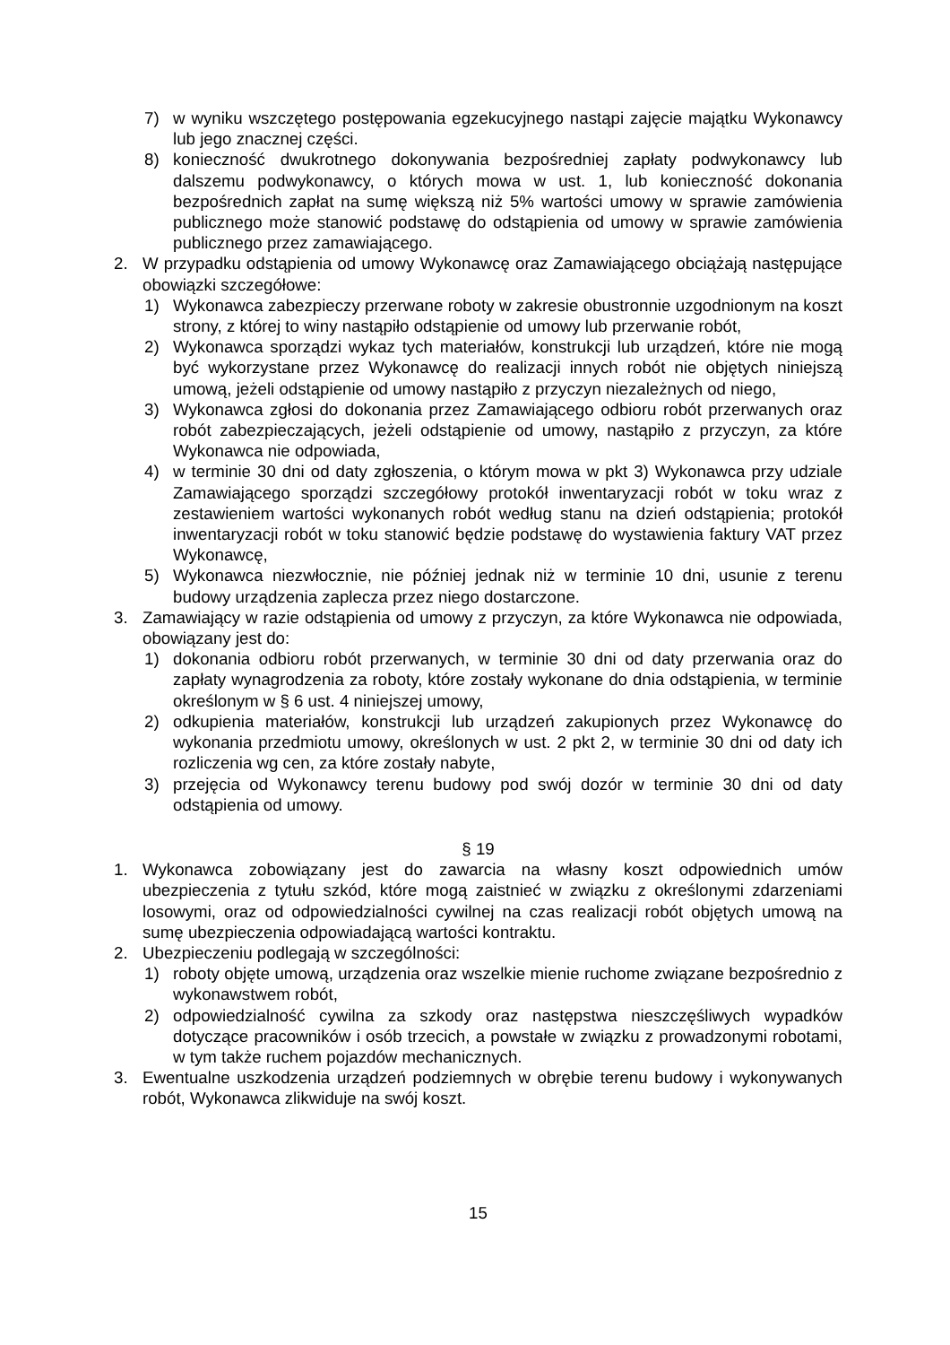7) w wyniku wszczętego postępowania egzekucyjnego nastąpi zajęcie majątku Wykonawcy lub jego znacznej części.
8) konieczność dwukrotnego dokonywania bezpośredniej zapłaty podwykonawcy lub dalszemu podwykonawcy, o których mowa w ust. 1, lub konieczność dokonania bezpośrednich zapłat na sumę większą niż 5% wartości umowy w sprawie zamówienia publicznego może stanowić podstawę do odstąpienia od umowy w sprawie zamówienia publicznego przez zamawiającego.
2. W przypadku odstąpienia od umowy Wykonawcę oraz Zamawiającego obciążają następujące obowiązki szczegółowe:
1) Wykonawca zabezpieczy przerwane roboty w zakresie obustronnie uzgodnionym na koszt strony, z której to winy nastąpiło odstąpienie od umowy lub przerwanie robót,
2) Wykonawca sporządzi wykaz tych materiałów, konstrukcji lub urządzeń, które nie mogą być wykorzystane przez Wykonawcę do realizacji innych robót nie objętych niniejszą umową, jeżeli odstąpienie od umowy nastąpiło z przyczyn niezależnych od niego,
3) Wykonawca zgłosi do dokonania przez Zamawiającego odbioru robót przerwanych oraz robót zabezpieczających, jeżeli odstąpienie od umowy, nastąpiło z przyczyn, za które Wykonawca nie odpowiada,
4) w terminie 30 dni od daty zgłoszenia, o którym mowa w pkt 3) Wykonawca przy udziale Zamawiającego sporządzi szczegółowy protokół inwentaryzacji robót w toku wraz z zestawieniem wartości wykonanych robót według stanu na dzień odstąpienia; protokół inwentaryzacji robót w toku stanowić będzie podstawę do wystawienia faktury VAT przez Wykonawcę,
5) Wykonawca niezwłocznie, nie później jednak niż w terminie 10 dni, usunie z terenu budowy urządzenia zaplecza przez niego dostarczone.
3. Zamawiający w razie odstąpienia od umowy z przyczyn, za które Wykonawca nie odpowiada, obowiązany jest do:
1) dokonania odbioru robót przerwanych, w terminie 30 dni od daty przerwania oraz do zapłaty wynagrodzenia za roboty, które zostały wykonane do dnia odstąpienia, w terminie określonym w § 6 ust. 4 niniejszej umowy,
2) odkupienia materiałów, konstrukcji lub urządzeń zakupionych przez Wykonawcę do wykonania przedmiotu umowy, określonych w ust. 2 pkt 2, w terminie 30 dni od daty ich rozliczenia wg cen, za które zostały nabyte,
3) przejęcia od Wykonawcy terenu budowy pod swój dozór w terminie 30 dni od daty odstąpienia od umowy.
§ 19
1. Wykonawca zobowiązany jest do zawarcia na własny koszt odpowiednich umów ubezpieczenia z tytułu szkód, które mogą zaistnieć w związku z określonymi zdarzeniami losowymi, oraz od odpowiedzialności cywilnej na czas realizacji robót objętych umową na sumę ubezpieczenia odpowiadającą wartości kontraktu.
2. Ubezpieczeniu podlegają w szczególności:
1) roboty objęte umową, urządzenia oraz wszelkie mienie ruchome związane bezpośrednio z wykonawstwem robót,
2) odpowiedzialność cywilna za szkody oraz następstwa nieszczęśliwych wypadków dotyczące pracowników i osób trzecich, a powstałe w związku z prowadzonymi robotami, w tym także ruchem pojazdów mechanicznych.
3. Ewentualne uszkodzenia urządzeń podziemnych w obrębie terenu budowy i wykonywanych robót, Wykonawca zlikwiduje na swój koszt.
15